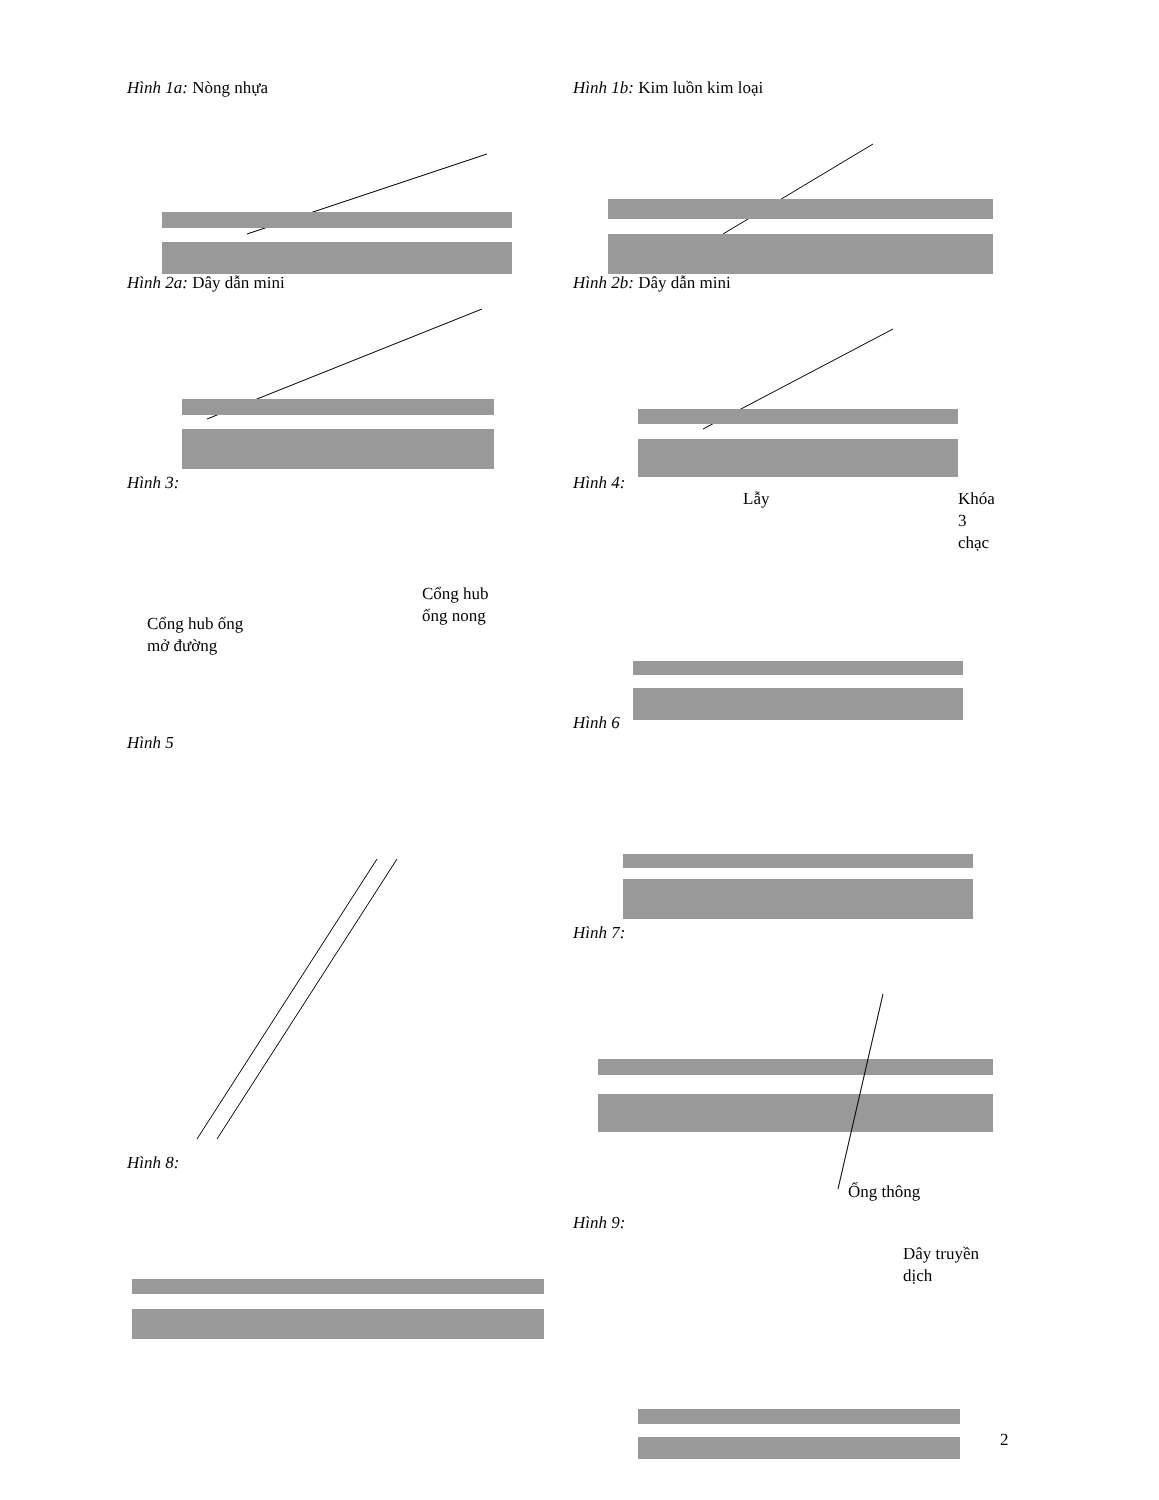Hình 1a: Nòng nhựa
Hình 2a: Dây dẫn mini
Hình 3:
Cổng hub
ống nong
Cổng hub ống
mở đường
Hình 5
Hình 8:
Hình 1b: Kim luồn kim loại
Hình 2b: Dây dẫn mini
Hình 4:
Lẫy
Khóa 3
chạc
Hình 6
Hình 7:
Ống thông
Hình 9:
Dây truyền dịch
2